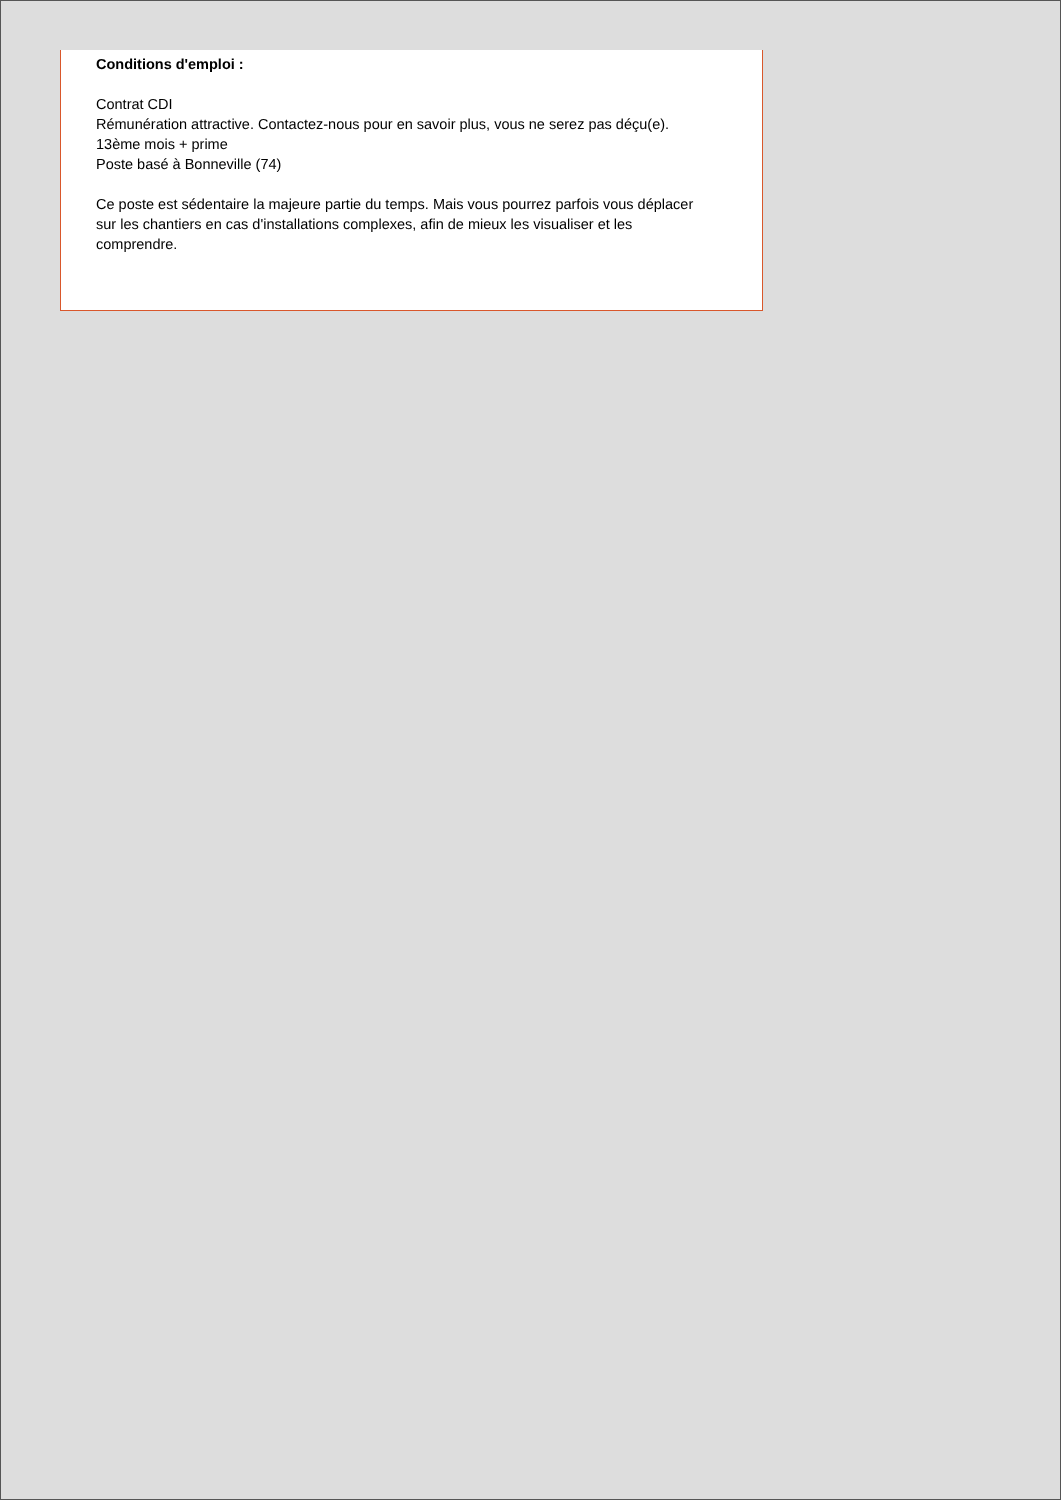Conditions d'emploi :
Contrat CDI
Rémunération attractive. Contactez-nous pour en savoir plus, vous ne serez pas déçu(e).
13ème mois + prime
Poste basé à Bonneville (74)
Ce poste est sédentaire la majeure partie du temps. Mais vous pourrez parfois vous déplacer sur les chantiers en cas d'installations complexes, afin de mieux les visualiser et les comprendre.